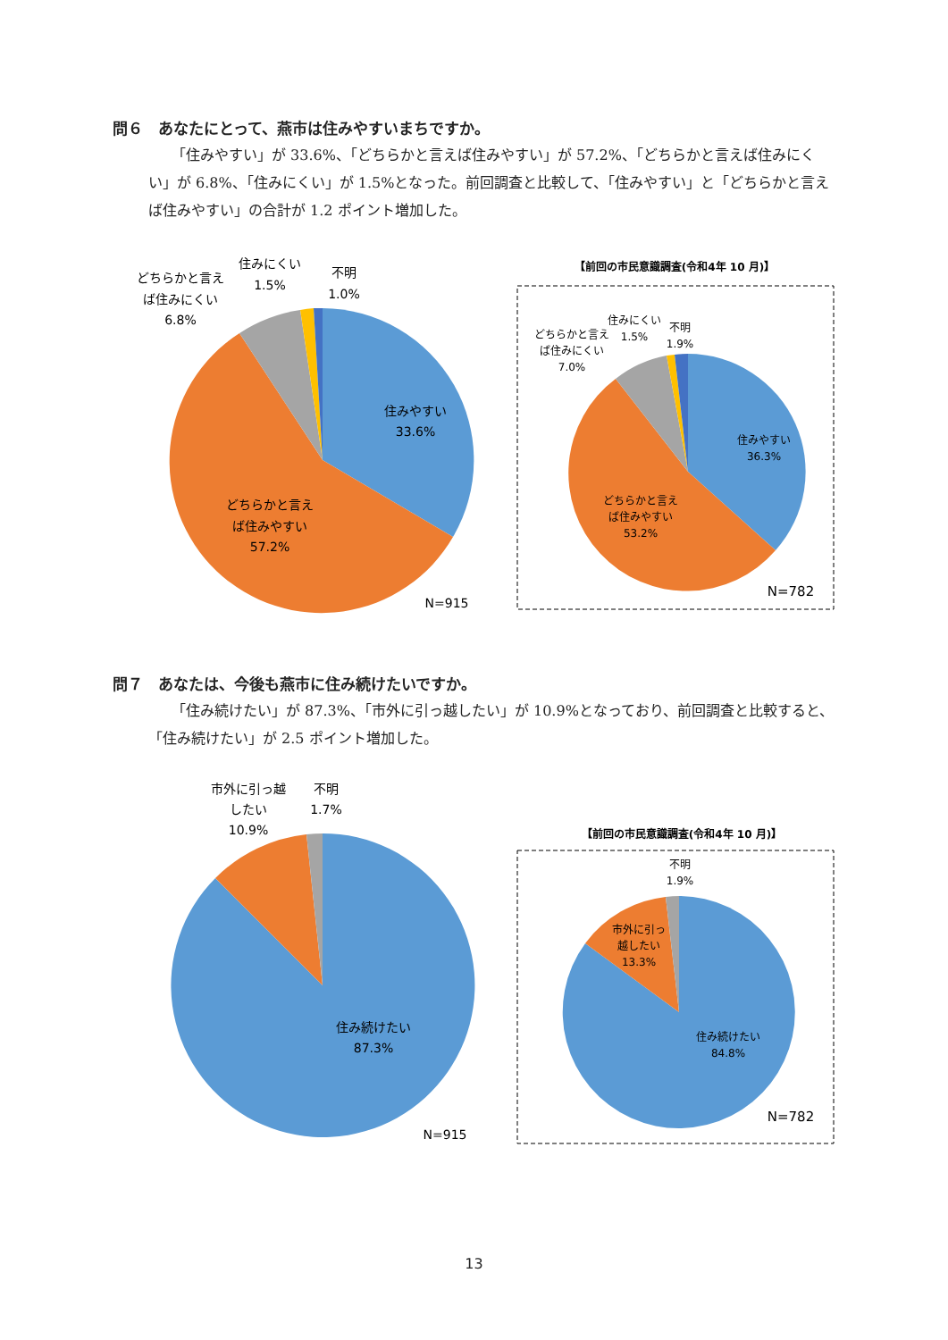問６　あなたにとって、燕市は住みやすいまちですか。
「住みやすい」が 33.6%、「どちらかと言えば住みやすい」が 57.2%、「どちらかと言えば住みにくい」が 6.8%、「住みにくい」が 1.5%となった。前回調査と比較して、「住みやすい」と「どちらかと言えば住みやすい」の合計が 1.2 ポイント増加した。
住みやすい
33.6%
どちらかと言え
ば住みやすい
57.2%
どちらかと言え
ば住みにくい
6.8%
住みにくい
1.5%
不明
1.0%
N=915
【前回の市民意識調査(令和4年 10 月)】
住みやすい
36.3%
どちらかと言え
ば住みやすい
53.2%
どちらかと言え
ば住みにくい
7.0%
住みにくい
1.5%
不明
1.9%
N=782
問７　あなたは、今後も燕市に住み続けたいですか。
「住み続けたい」が 87.3%、「市外に引っ越したい」が 10.9%となっており、前回調査と比較すると、「住み続けたい」が 2.5 ポイント増加した。
住み続けたい
87.3%
市外に引っ越
したい
10.9%
不明
1.7%
N=915
【前回の市民意識調査(令和4年 10 月)】
住み続けたい
84.8%
市外に引っ
越したい
13.3%
不明
1.9%
N=782
13